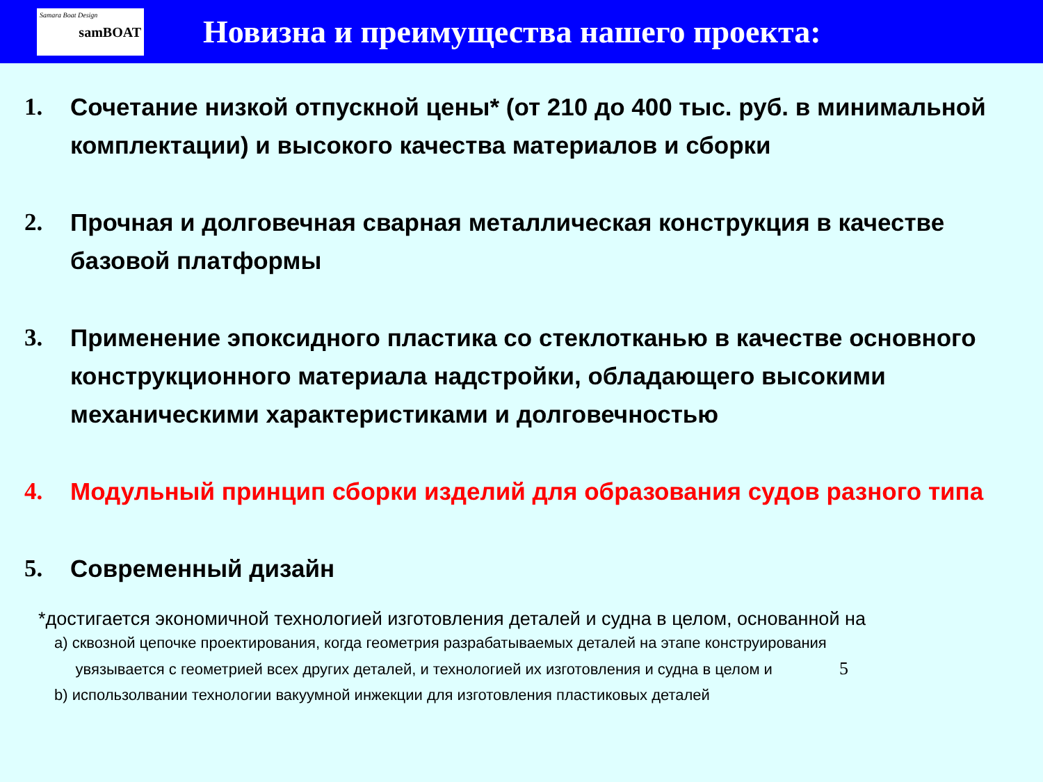Samara Boat Design
samBOAT
Новизна и преимущества нашего проекта:
1. Сочетание низкой отпускной цены* (от 210 до 400 тыс. руб. в минимальной комплектации) и высокого качества материалов и сборки
2. Прочная и долговечная сварная металлическая конструкция в качестве базовой платформы
3. Применение эпоксидного пластика со стеклотканью в качестве основного конструкционного материала надстройки, обладающего высокими механическими характеристиками и долговечностью
4. Модульный принцип сборки изделий для образования судов разного типа
5. Современный дизайн
*достигается экономичной технологией изготовления деталей и судна в целом, основанной на
a) сквозной цепочке проектирования, когда геометрия разрабатываемых деталей на этапе конструирования
увязывается с геометрией всех других деталей, и технологией их изготовления и судна в целом и 5
b) использолвании технологии вакуумной инжекции для изготовления пластиковых деталей